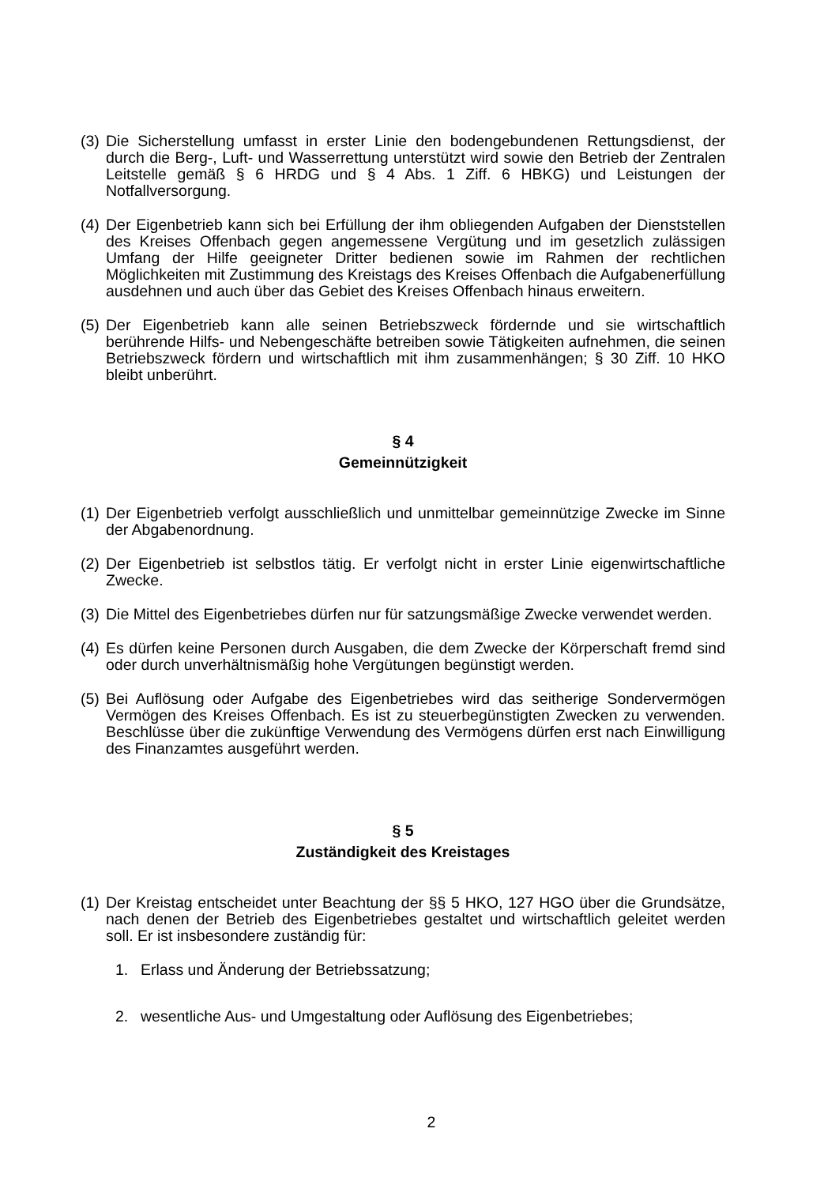(3) Die Sicherstellung umfasst in erster Linie den bodengebundenen Rettungsdienst, der durch die Berg-, Luft- und Wasserrettung unterstützt wird sowie den Betrieb der Zentralen Leitstelle gemäß § 6 HRDG und § 4 Abs. 1 Ziff. 6 HBKG) und Leistungen der Notfallversorgung.
(4) Der Eigenbetrieb kann sich bei Erfüllung der ihm obliegenden Aufgaben der Dienststellen des Kreises Offenbach gegen angemessene Vergütung und im gesetzlich zulässigen Umfang der Hilfe geeigneter Dritter bedienen sowie im Rahmen der rechtlichen Möglichkeiten mit Zustimmung des Kreistags des Kreises Offenbach die Aufgabenerfüllung ausdehnen und auch über das Gebiet des Kreises Offenbach hinaus erweitern.
(5) Der Eigenbetrieb kann alle seinen Betriebszweck fördernde und sie wirtschaftlich berührende Hilfs- und Nebengeschäfte betreiben sowie Tätigkeiten aufnehmen, die seinen Betriebszweck fördern und wirtschaftlich mit ihm zusammenhängen; § 30 Ziff. 10 HKO bleibt unberührt.
§ 4
Gemeinnützigkeit
(1) Der Eigenbetrieb verfolgt ausschließlich und unmittelbar gemeinnützige Zwecke im Sinne der Abgabenordnung.
(2) Der Eigenbetrieb ist selbstlos tätig. Er verfolgt nicht in erster Linie eigenwirtschaftliche Zwecke.
(3) Die Mittel des Eigenbetriebes dürfen nur für satzungsmäßige Zwecke verwendet werden.
(4) Es dürfen keine Personen durch Ausgaben, die dem Zwecke der Körperschaft fremd sind oder durch unverhältnismäßig hohe Vergütungen begünstigt werden.
(5) Bei Auflösung oder Aufgabe des Eigenbetriebes wird das seitherige Sondervermögen Vermögen des Kreises Offenbach. Es ist zu steuerbegünstigten Zwecken zu verwenden. Beschlüsse über die zukünftige Verwendung des Vermögens dürfen erst nach Einwilligung des Finanzamtes ausgeführt werden.
§ 5
Zuständigkeit des Kreistages
(1) Der Kreistag entscheidet unter Beachtung der §§ 5 HKO, 127 HGO über die Grundsätze, nach denen der Betrieb des Eigenbetriebes gestaltet und wirtschaftlich geleitet werden soll. Er ist insbesondere zuständig für:
1. Erlass und Änderung der Betriebssatzung;
2. wesentliche Aus- und Umgestaltung oder Auflösung des Eigenbetriebes;
2